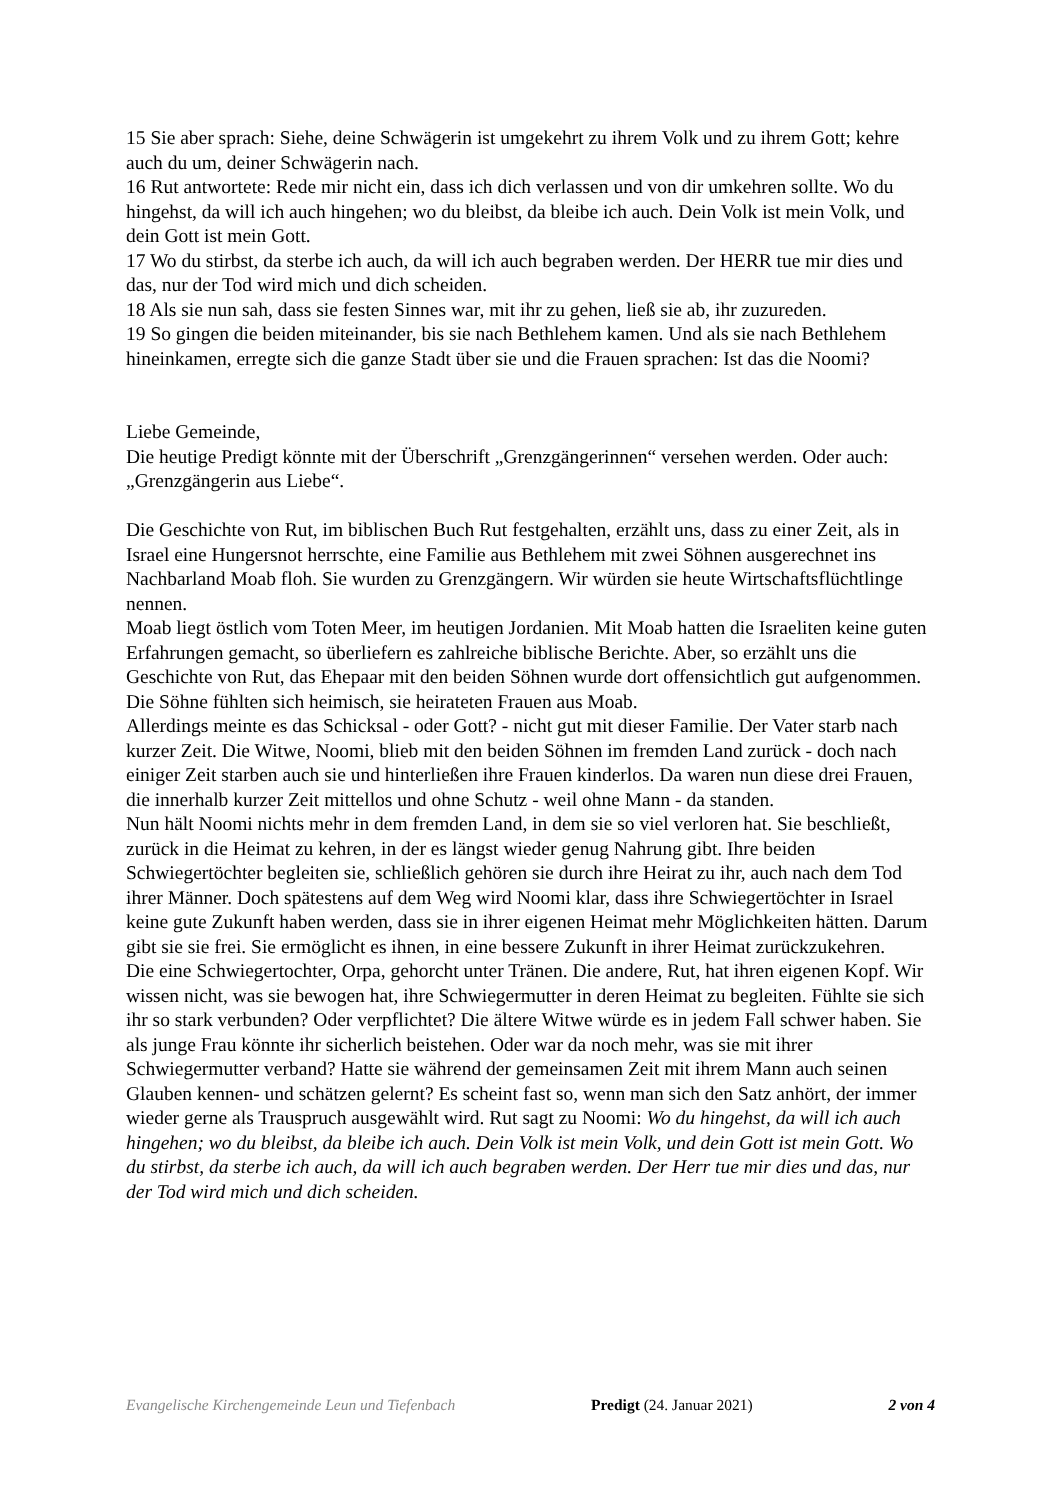15 Sie aber sprach: Siehe, deine Schwägerin ist umgekehrt zu ihrem Volk und zu ihrem Gott; kehre auch du um, deiner Schwägerin nach.
16 Rut antwortete: Rede mir nicht ein, dass ich dich verlassen und von dir umkehren sollte. Wo du hingehst, da will ich auch hingehen; wo du bleibst, da bleibe ich auch. Dein Volk ist mein Volk, und dein Gott ist mein Gott.
17 Wo du stirbst, da sterbe ich auch, da will ich auch begraben werden. Der HERR tue mir dies und das, nur der Tod wird mich und dich scheiden.
18 Als sie nun sah, dass sie festen Sinnes war, mit ihr zu gehen, ließ sie ab, ihr zuzureden.
19 So gingen die beiden miteinander, bis sie nach Bethlehem kamen. Und als sie nach Bethlehem hineinkamen, erregte sich die ganze Stadt über sie und die Frauen sprachen: Ist das die Noomi?
Liebe Gemeinde,
Die heutige Predigt könnte mit der Überschrift „Grenzgängerinnen“ versehen werden. Oder auch: „Grenzgängerin aus Liebe“.
Die Geschichte von Rut, im biblischen Buch Rut festgehalten, erzählt uns, dass zu einer Zeit, als in Israel eine Hungersnot herrschte, eine Familie aus Bethlehem mit zwei Söhnen ausgerechnet ins Nachbarland Moab floh. Sie wurden zu Grenzgängern. Wir würden sie heute Wirtschaftsflüchtlinge nennen.
Moab liegt östlich vom Toten Meer, im heutigen Jordanien. Mit Moab hatten die Israeliten keine guten Erfahrungen gemacht, so überliefern es zahlreiche biblische Berichte. Aber, so erzählt uns die Geschichte von Rut, das Ehepaar mit den beiden Söhnen wurde dort offensichtlich gut aufgenommen. Die Söhne fühlten sich heimisch, sie heirateten Frauen aus Moab.
Allerdings meinte es das Schicksal - oder Gott? - nicht gut mit dieser Familie. Der Vater starb nach kurzer Zeit. Die Witwe, Noomi, blieb mit den beiden Söhnen im fremden Land zurück - doch nach einiger Zeit starben auch sie und hinterließen ihre Frauen kinderlos. Da waren nun diese drei Frauen, die innerhalb kurzer Zeit mittellos und ohne Schutz - weil ohne Mann - da standen.
Nun hält Noomi nichts mehr in dem fremden Land, in dem sie so viel verloren hat. Sie beschließt, zurück in die Heimat zu kehren, in der es längst wieder genug Nahrung gibt. Ihre beiden Schwiegertöchter begleiten sie, schließlich gehören sie durch ihre Heirat zu ihr, auch nach dem Tod ihrer Männer. Doch spätestens auf dem Weg wird Noomi klar, dass ihre Schwiegertöchter in Israel keine gute Zukunft haben werden, dass sie in ihrer eigenen Heimat mehr Möglichkeiten hätten. Darum gibt sie sie frei. Sie ermöglicht es ihnen, in eine bessere Zukunft in ihrer Heimat zurückzukehren.
Die eine Schwiegertochter, Orpa, gehorcht unter Tränen. Die andere, Rut, hat ihren eigenen Kopf. Wir wissen nicht, was sie bewogen hat, ihre Schwiegermutter in deren Heimat zu begleiten. Fühlte sie sich ihr so stark verbunden? Oder verpflichtet? Die ältere Witwe würde es in jedem Fall schwer haben. Sie als junge Frau könnte ihr sicherlich beistehen. Oder war da noch mehr, was sie mit ihrer Schwiegermutter verband? Hatte sie während der gemeinsamen Zeit mit ihrem Mann auch seinen Glauben kennen- und schätzen gelernt? Es scheint fast so, wenn man sich den Satz anhört, der immer wieder gerne als Trauspruch ausgewählt wird. Rut sagt zu Noomi: Wo du hingehst, da will ich auch hingehen; wo du bleibst, da bleibe ich auch. Dein Volk ist mein Volk, und dein Gott ist mein Gott. Wo du stirbst, da sterbe ich auch, da will ich auch begraben werden. Der Herr tue mir dies und das, nur der Tod wird mich und dich scheiden.
Evangelische Kirchengemeinde Leun und Tiefenbach Predigt (24. Januar 2021) 2 von 4